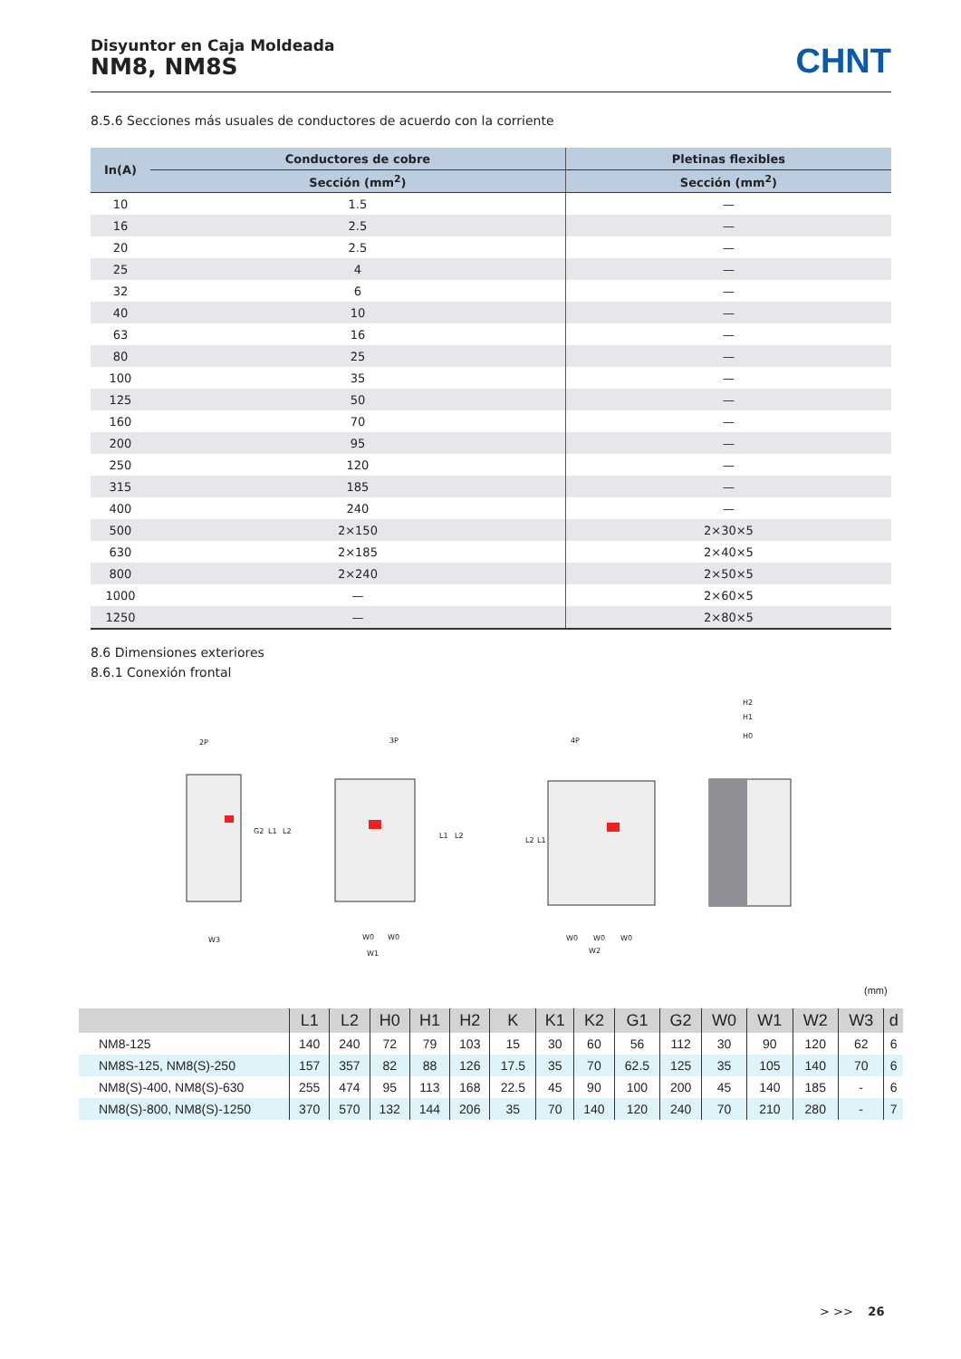Disyuntor en Caja Moldeada
NM8, NM8S
CHNT
8.5.6 Secciones más usuales de conductores de acuerdo con la corriente
| In(A) | Conductores de cobre | Pletinas flexibles |
| --- | --- | --- |
| | Sección (mm<sup>2</sup>) | Sección (mm<sup>2</sup>) |
| 10 | 1.5 | — |
| 16 | 2.5 | — |
| 20 | 2.5 | — |
| 25 | 4 | — |
| 32 | 6 | — |
| 40 | 10 | — |
| 63 | 16 | — |
| 80 | 25 | — |
| 100 | 35 | — |
| 125 | 50 | — |
| 160 | 70 | — |
| 200 | 95 | — |
| 250 | 120 | — |
| 315 | 185 | — |
| 400 | 240 | — |
| 500 | 2×150 | 2×30×5 |
| 630 | 2×185 | 2×40×5 |
| 800 | 2×240 | 2×50×5 |
| 1000 | — | 2×60×5 |
| 1250 | — | 2×80×5 |
8.6 Dimensiones exteriores
8.6.1 Conexión frontal
2P
3P
4P
H2
H1
H0
W3
W1
W2
W0
W0
W0
W0
W0
G2
L1
L2
L1
L2
L2
L1
(mm)
| | L1 | L2 | H0 | H1 | H2 | K | K1 | K2 | G1 | G2 | W0 | W1 | W2 | W3 | d |
| --- | --- | --- | --- | --- | --- | --- | --- | --- | --- | --- | --- | --- | --- | --- | --- |
| NM8-125 | 140 | 240 | 72 | 79 | 103 | 15 | 30 | 60 | 56 | 112 | 30 | 90 | 120 | 62 | 6 |
| NM8S-125, NM8(S)-250 | 157 | 357 | 82 | 88 | 126 | 17.5 | 35 | 70 | 62.5 | 125 | 35 | 105 | 140 | 70 | 6 |
| NM8(S)-400, NM8(S)-630 | 255 | 474 | 95 | 113 | 168 | 22.5 | 45 | 90 | 100 | 200 | 45 | 140 | 185 | - | 6 |
| NM8(S)-800, NM8(S)-1250 | 370 | 570 | 132 | 144 | 206 | 35 | 70 | 140 | 120 | 240 | 70 | 210 | 280 | - | 7 |
> >> 26